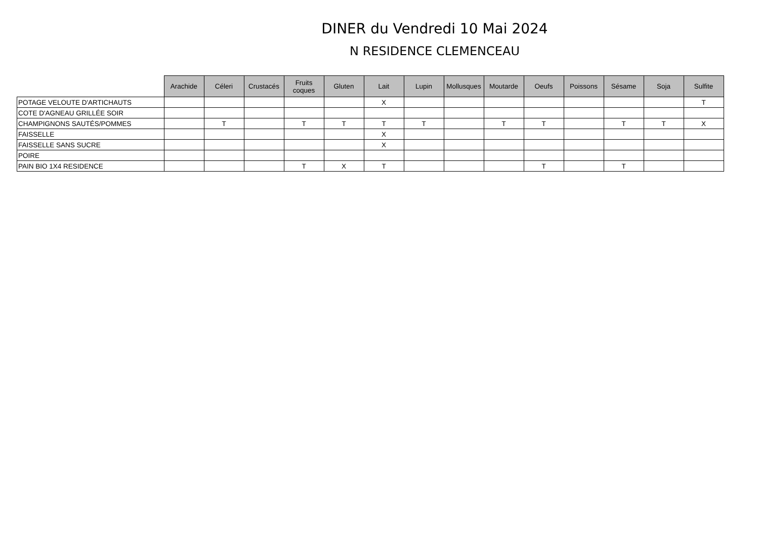DINER du Vendredi 10 Mai 2024
N RESIDENCE CLEMENCEAU
| | Arachide | Céleri | Crustacés | Fruits coques | Gluten | Lait | Lupin | Mollusques | Moutarde | Oeufs | Poissons | Sésame | Soja | Sulfite |
| --- | --- | --- | --- | --- | --- | --- | --- | --- | --- | --- | --- | --- | --- | --- |
| POTAGE VELOUTE D'ARTICHAUTS | | | | | | X | | | | | | | | T |
| COTE D'AGNEAU GRILLÉE SOIR | | | | | | | | | | | | | | |
| CHAMPIGNONS SAUTÉS/POMMES | | T | | T | T | T | T | | T | T | | T | T | X |
| FAISSELLE | | | | | | X | | | | | | | | |
| FAISSELLE SANS SUCRE | | | | | | X | | | | | | | | |
| POIRE | | | | | | | | | | | | | | |
| PAIN BIO 1X4 RESIDENCE | | | | T | X | T | | | | T | | T | | |